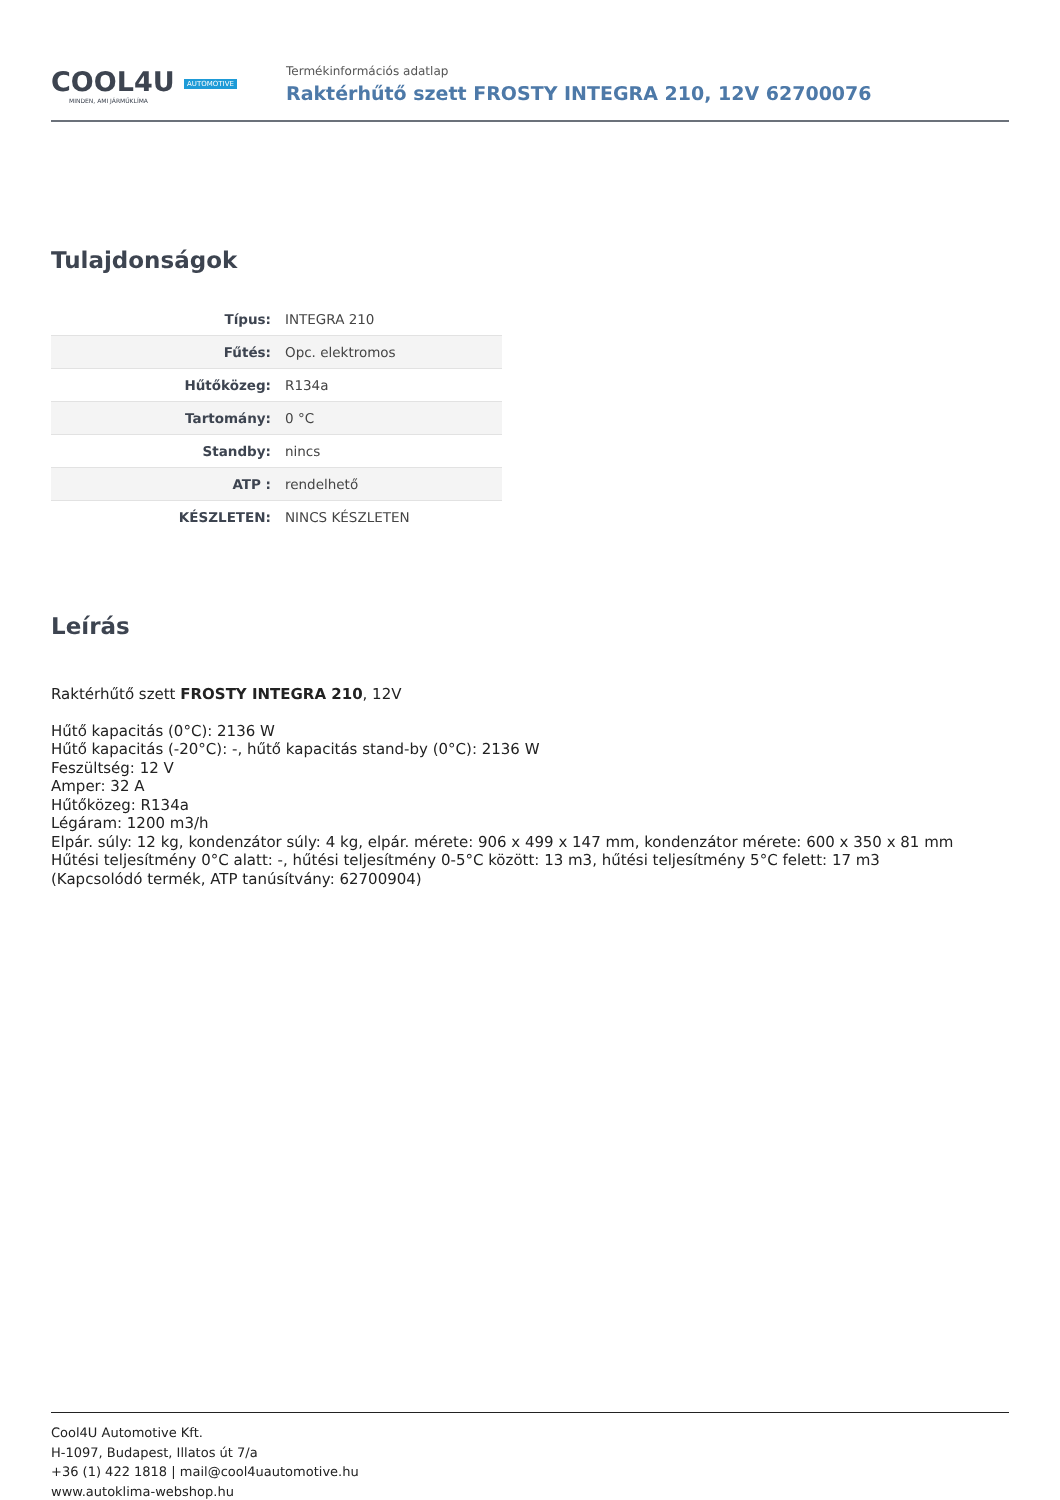COOL4U AUTOMOTIVE
MINDEN, AMI JÁRMŰKLÍMA
Termékinformációs adatlap
Raktérhűtő szett FROSTY INTEGRA 210, 12V 62700076
Tulajdonságok
| Típus: | INTEGRA 210 |
| Fűtés: | Opc. elektromos |
| Hűtőközeg: | R134a |
| Tartomány: | 0 °C |
| Standby: | nincs |
| ATP : | rendelhető |
| KÉSZLETEN: | NINCS KÉSZLETEN |
Leírás
Raktérhűtő szett FROSTY INTEGRA 210, 12V
Hűtő kapacitás (0°C): 2136 W
Hűtő kapacitás (-20°C): -, hűtő kapacitás stand-by (0°C): 2136 W
Feszültség: 12 V
Amper: 32 A
Hűtőközeg: R134a
Légáram: 1200 m3/h
Elpár. súly: 12 kg, kondenzátor súly: 4 kg, elpár. mérete: 906 x 499 x 147 mm, kondenzátor mérete: 600 x 350 x 81 mm
Hűtési teljesítmény 0°C alatt: -, hűtési teljesítmény 0-5°C között: 13 m3, hűtési teljesítmény 5°C felett: 17 m3
(Kapcsolódó termék, ATP tanúsítvány: 62700904)
Cool4U Automotive Kft.
H-1097, Budapest, Illatos út 7/a
+36 (1) 422 1818 | mail@cool4uautomotive.hu
www.autoklima-webshop.hu